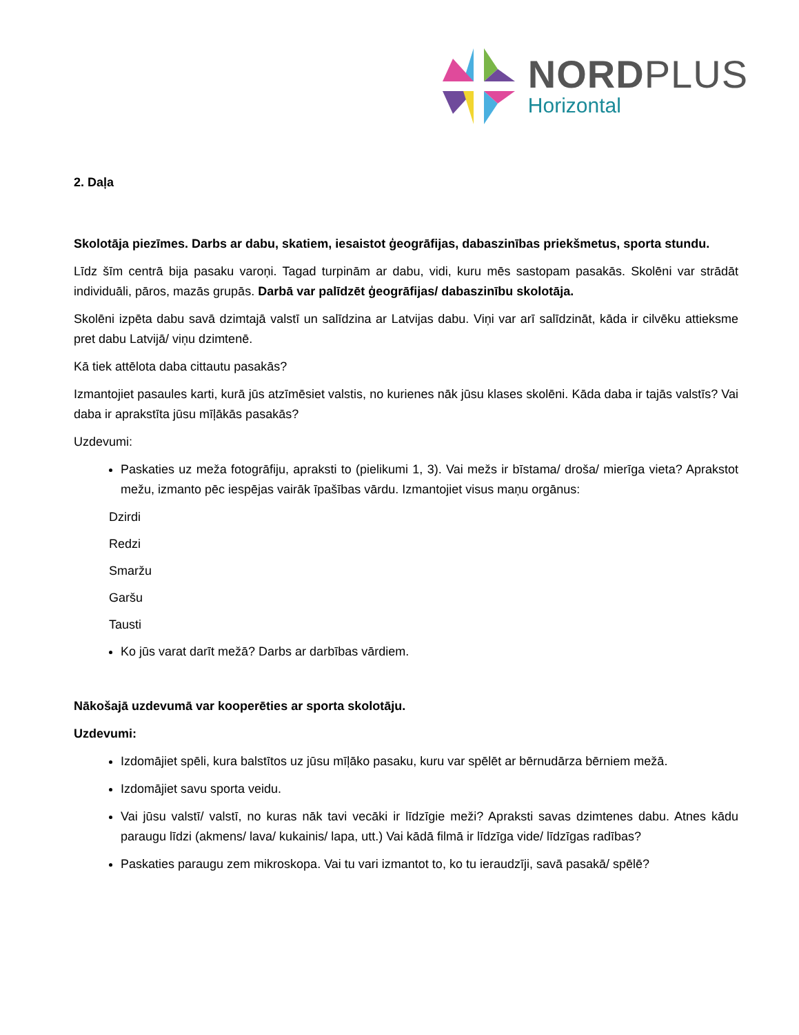NORDPLUS
Horizontal
2. Daļa
Skolotāja piezīmes. Darbs ar dabu, skatiem, iesaistot ģeogrāfijas, dabaszinības priekšmetus, sporta stundu.
Līdz šīm centrā bija pasaku varoņi. Tagad turpinām ar dabu, vidi, kuru mēs sastopam pasakās. Skolēni var strādāt individuāli, pāros, mazās grupās. Darbā var palīdzēt ģeogrāfijas/ dabaszinību skolotāja.
Skolēni izpēta dabu savā dzimtajā valstī un salīdzina ar Latvijas dabu. Viņi var arī salīdzināt, kāda ir cilvēku attieksme pret dabu Latvijā/ viņu dzimtenē.
Kā tiek attēlota daba cittautu pasakās?
Izmantojiet pasaules karti, kurā jūs atzīmēsiet valstis, no kurienes nāk jūsu klases skolēni. Kāda daba ir tajās valstīs? Vai daba ir aprakstīta jūsu mīļākās pasakās?
Uzdevumi:
Paskaties uz meža fotogrāfiju, apraksti to (pielikumi 1, 3). Vai mežs ir bīstama/ droša/ mierīga vieta? Aprakstot mežu, izmanto pēc iespējas vairāk īpašības vārdu. Izmantojiet visus maņu orgānus:
Dzirdi
Redzi
Smaržu
Garšu
Tausti
Ko jūs varat darīt mežā? Darbs ar darbības vārdiem.
Nākošajā uzdevumā var kooperēties ar sporta skolotāju.
Uzdevumi:
Izdomājiet spēli, kura balstītos uz jūsu mīļāko pasaku, kuru var spēlēt ar bērnudārza bērniem mežā.
Izdomājiet savu sporta veidu.
Vai jūsu valstī/ valstī, no kuras nāk tavi vecāki ir līdzīgie meži? Apraksti savas dzimtenes dabu. Atnes kādu paraugu līdzi (akmens/ lava/ kukainis/ lapa, utt.) Vai kādā filmā ir līdzīga vide/ līdzīgas radības?
Paskaties paraugu zem mikroskopa. Vai tu vari izmantot to, ko tu ieraudzīji, savā pasakā/ spēlē?